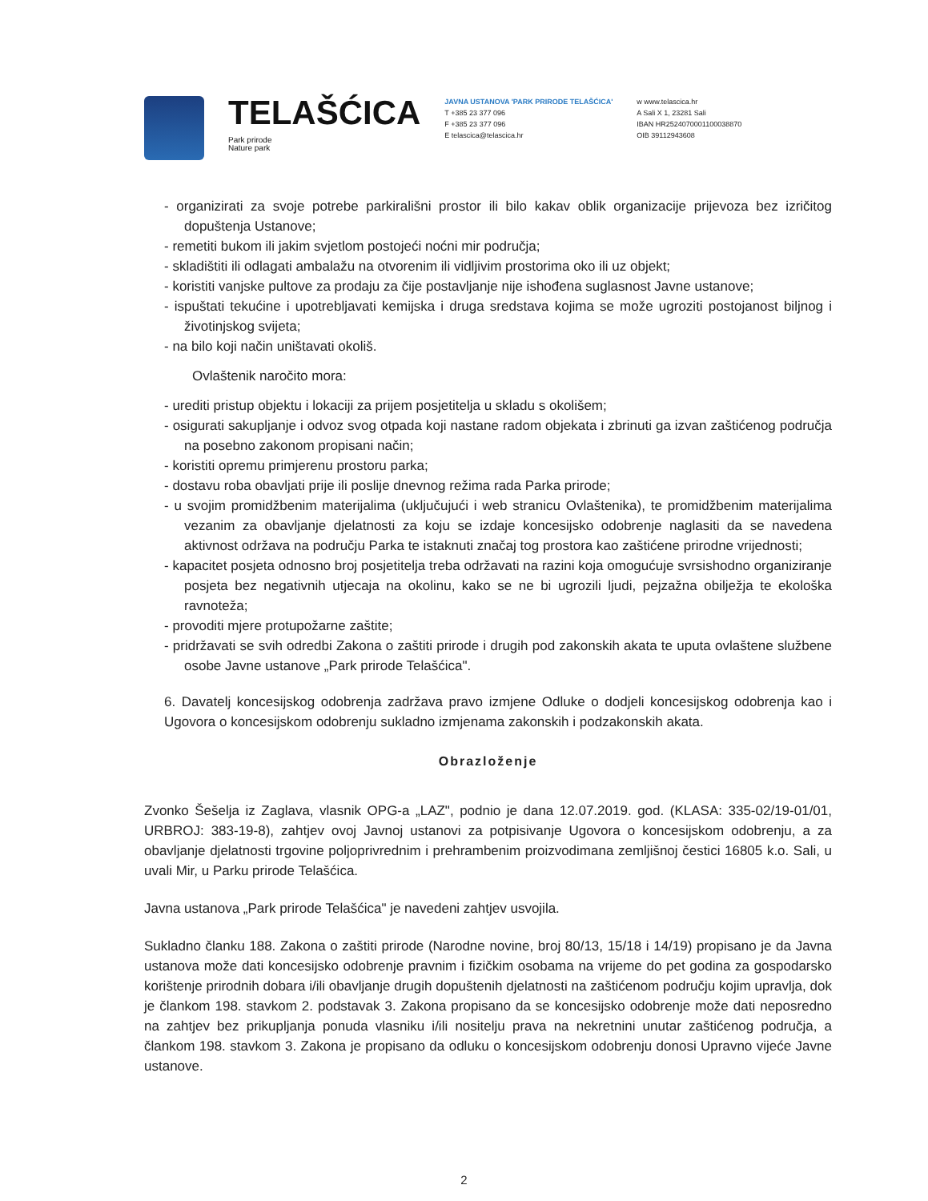TELAŠĆICA
Park prirode
Nature park
JAVNA USTANOVA 'PARK PRIRODE TELAŠĆICA'
T +385 23 377 096
F +385 23 377 096
E telascica@telascica.hr
w www.telascica.hr
A Sali X 1, 23281 Sali
IBAN HR2524070001100038870
OIB 39112943608
- organizirati za svoje potrebe parkirališni prostor ili bilo kakav oblik organizacije prijevoza bez izričitog dopuštenja Ustanove;
- remetiti bukom ili jakim svjetlom postojeći noćni mir područja;
- skladištiti ili odlagati ambalažu na otvorenim ili vidljivim prostorima oko ili uz objekt;
- koristiti vanjske pultove za prodaju za čije postavljanje nije ishođena suglasnost Javne ustanove;
- ispuštati tekućine i upotrebljavati kemijska i druga sredstava kojima se može ugroziti postojanost biljnog i životinjskog svijeta;
- na bilo koji način uništavati okoliš.
Ovlaštenik naročito mora:
- urediti pristup objektu i lokaciji za prijem posjetitelja u skladu s okolišem;
- osigurati sakupljanje i odvoz svog otpada koji nastane radom objekata i zbrinuti ga izvan zaštićenog područja na posebno zakonom propisani način;
- koristiti opremu primjerenu prostoru parka;
- dostavu roba obavljati prije ili poslije dnevnog režima rada Parka prirode;
- u svojim promidžbenim materijalima (uključujući i web stranicu Ovlaštenika), te promidžbenim materijalima vezanim za obavljanje djelatnosti za koju se izdaje koncesijsko odobrenje naglasiti da se navedena aktivnost održava na području Parka te istaknuti značaj tog prostora kao zaštićene prirodne vrijednosti;
- kapacitet posjeta odnosno broj posjetitelja treba održavati na razini koja omogućuje svrsishodno organiziranje posjeta bez negativnih utjecaja na okolinu, kako se ne bi ugrozili ljudi, pejzažna obilježja te ekološka ravnoteža;
- provoditi mjere protupožarne zaštite;
- pridržavati se svih odredbi Zakona o zaštiti prirode i drugih pod zakonskih akata te uputa ovlaštene službene osobe Javne ustanove „Park prirode Telašćica".
6. Davatelj koncesijskog odobrenja zadržava pravo izmjene Odluke o dodjeli koncesijskog odobrenja kao i Ugovora o koncesijskom odobrenju sukladno izmjenama zakonskih i podzakonskih akata.
Obrazloženje
Zvonko Šešelja iz Zaglava, vlasnik OPG-a „LAZ", podnio je dana 12.07.2019. god. (KLASA: 335-02/19-01/01, URBROJ: 383-19-8), zahtjev ovoj Javnoj ustanovi za potpisivanje Ugovora o koncesijskom odobrenju, a za obavljanje djelatnosti trgovine poljoprivrednim i prehrambenim proizvodimana zemljišnoj čestici 16805 k.o. Sali, u uvali Mir, u Parku prirode Telašćica.
Javna ustanova „Park prirode Telašćica" je navedeni zahtjev usvojila.
Sukladno članku 188. Zakona o zaštiti prirode (Narodne novine, broj 80/13, 15/18 i 14/19) propisano je da Javna ustanova može dati koncesijsko odobrenje pravnim i fizičkim osobama na vrijeme do pet godina za gospodarsko korištenje prirodnih dobara i/ili obavljanje drugih dopuštenih djelatnosti na zaštićenom području kojim upravlja, dok je člankom 198. stavkom 2. podstavak 3. Zakona propisano da se koncesijsko odobrenje može dati neposredno na zahtjev bez prikupljanja ponuda vlasniku i/ili nositelju prava na nekretnini unutar zaštićenog područja, a člankom 198. stavkom 3. Zakona je propisano da odluku o koncesijskom odobrenju donosi Upravno vijeće Javne ustanove.
2